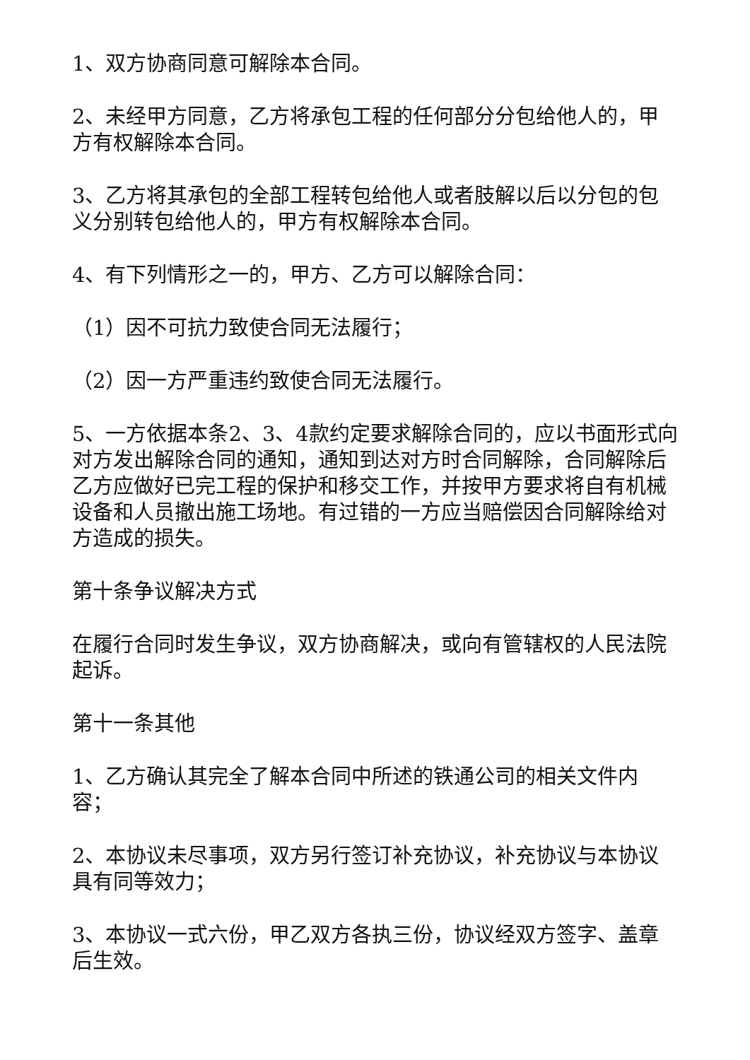1、双方协商同意可解除本合同。
2、未经甲方同意，乙方将承包工程的任何部分分包给他人的，甲方有权解除本合同。
3、乙方将其承包的全部工程转包给他人或者肢解以后以分包的包义分别转包给他人的，甲方有权解除本合同。
4、有下列情形之一的，甲方、乙方可以解除合同：
（1）因不可抗力致使合同无法履行；
（2）因一方严重违约致使合同无法履行。
5、一方依据本条2、3、4款约定要求解除合同的，应以书面形式向对方发出解除合同的通知，通知到达对方时合同解除，合同解除后乙方应做好已完工程的保护和移交工作，并按甲方要求将自有机械设备和人员撤出施工场地。有过错的一方应当赔偿因合同解除给对方造成的损失。
第十条争议解决方式
在履行合同时发生争议，双方协商解决，或向有管辖权的人民法院起诉。
第十一条其他
1、乙方确认其完全了解本合同中所述的铁通公司的相关文件内容；
2、本协议未尽事项，双方另行签订补充协议，补充协议与本协议具有同等效力；
3、本协议一式六份，甲乙双方各执三份，协议经双方签字、盖章后生效。